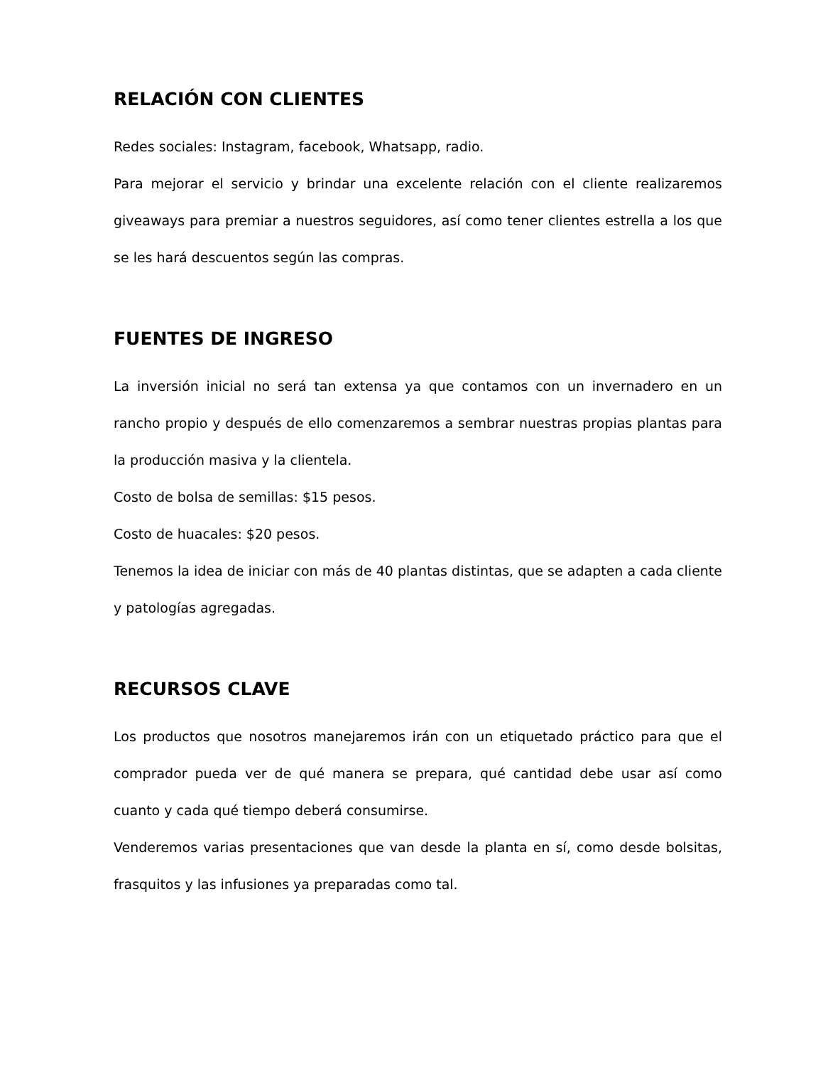RELACIÓN CON CLIENTES
Redes sociales: Instagram, facebook, Whatsapp, radio.
Para mejorar el servicio y brindar una excelente relación con el cliente realizaremos giveaways para premiar a nuestros seguidores, así como tener clientes estrella a los que se les hará descuentos según las compras.
FUENTES DE INGRESO
La inversión inicial no será tan extensa ya que contamos con un invernadero en un rancho propio y después de ello comenzaremos a sembrar nuestras propias plantas para la producción masiva y la clientela.
Costo de bolsa de semillas: $15 pesos.
Costo de huacales: $20 pesos.
Tenemos la idea de iniciar con más de 40 plantas distintas, que se adapten a cada cliente y patologías agregadas.
RECURSOS CLAVE
Los productos que nosotros manejaremos irán con un etiquetado práctico para que el comprador pueda ver de qué manera se prepara, qué cantidad debe usar así como cuanto y cada qué tiempo deberá consumirse.
Venderemos varias presentaciones que van desde la planta en sí, como desde bolsitas, frasquitos y las infusiones ya preparadas como tal.